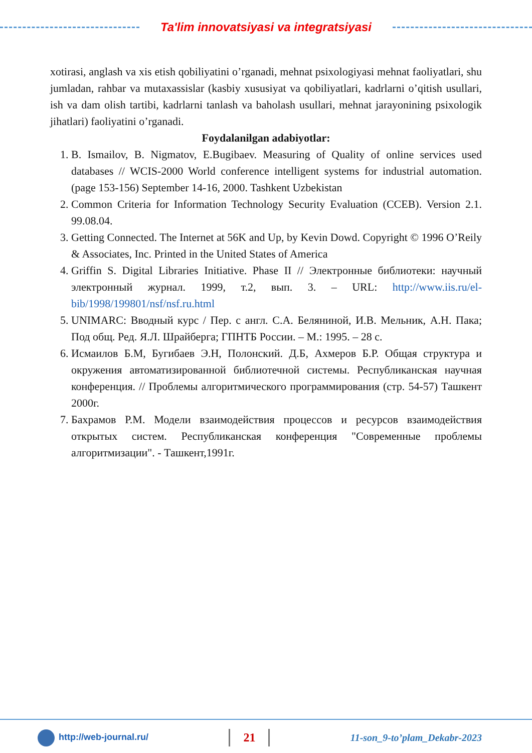Ta'lim innovatsiyasi va integratsiyasi
xotirasi, anglash va xis etish qobiliyatini o’rganadi, mehnat psixologiyasi mehnat faoliyatlari, shu jumladan, rahbar va mutaxassislar (kasbiy xususiyat va qobiliyatlari, kadrlarni o’qitish usullari, ish va dam olish tartibi, kadrlarni tanlash va baholash usullari, mehnat jarayonining psixologik jihatlari) faoliyatini o’rganadi.
Foydalanilgan adabiyotlar:
1. B. Ismailov, B. Nigmatov, E.Bugibaev. Measuring of Quality of online services used databases // WCIS-2000 World conference intelligent systems for industrial automation. (page 153-156) September 14-16, 2000. Tashkent Uzbekistan
2. Common Criteria for Information Technology Security Evaluation (CCEB). Version 2.1. 99.08.04.
3. Getting Connected. The Internet at 56K and Up, by Kevin Dowd. Copyright © 1996 O’Reily & Associates, Inc. Printed in the United States of America
4. Griffin S. Digital Libraries Initiative. Phase II // Электронные библиотеки: научный электронный журнал. 1999, т.2, вып. 3. – URL: http://www.iis.ru/el-bib/1998/199801/nsf/nsf.ru.html
5. UNIMARC: Вводный курс / Пер. с англ. С.А. Белянинoй, И.В. Мельник, А.Н. Пака; Под общ. Ред. Я.Л. Шрайберга; ГПНТБ России. – М.: 1995. – 28 с.
6. Исмаилов Б.М, Бугибаев Э.Н, Полонский. Д.Б, Ахмеров Б.Р. Общая структура и окружения автоматизированной библиотечной системы. Республиканская научная конференция. // Проблемы алгоритмического программирования (стр. 54-57) Ташкент 2000г.
7. Бахрамов Р.М. Модели взаимодействия процессов и ресурсов взаимодействия открытых систем. Республиканская конференция "Современные проблемы алгоритмизации". - Ташкент,1991г.
http://web-journal.ru/ 21 11-son_9-to’plam_Dekabr-2023